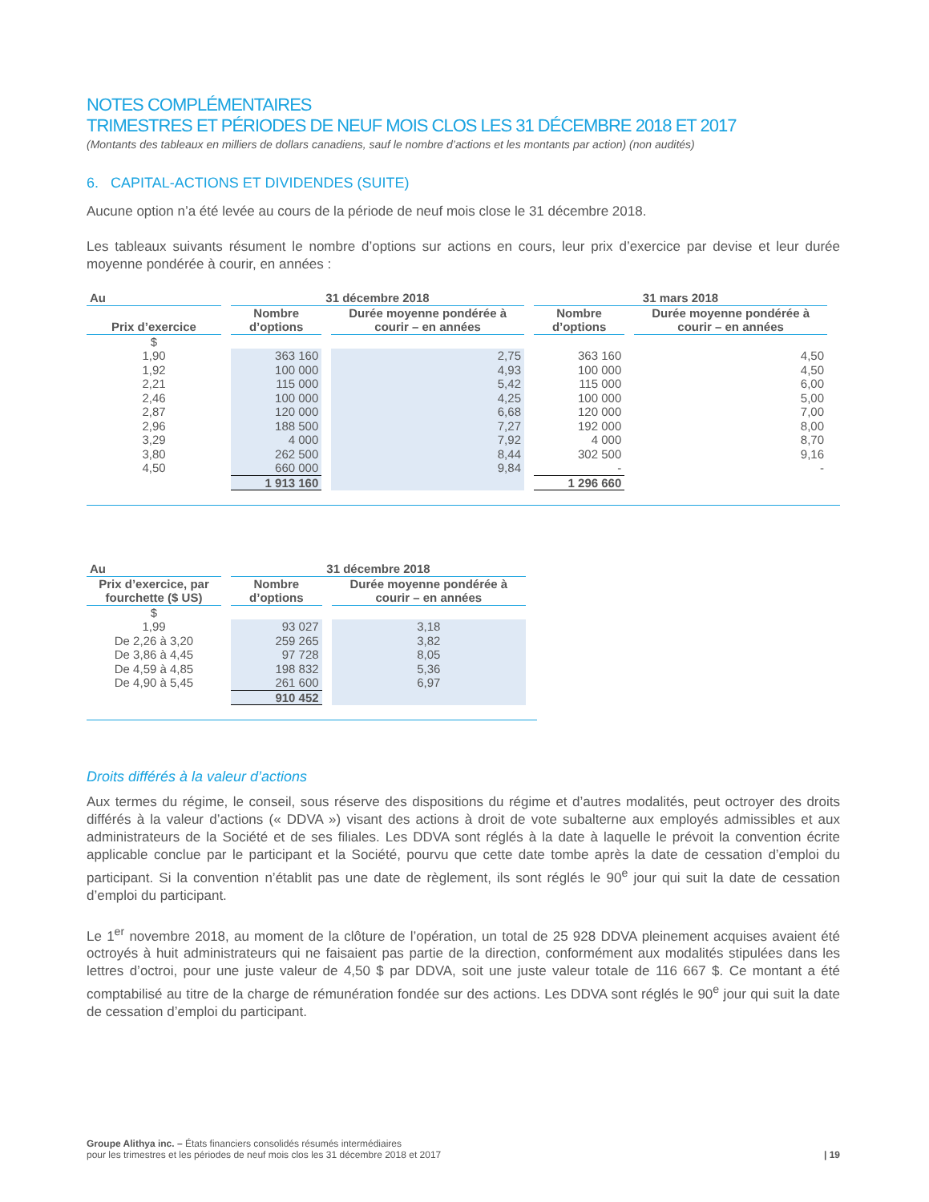NOTES COMPLÉMENTAIRES
TRIMESTRES ET PÉRIODES DE NEUF MOIS CLOS LES 31 DÉCEMBRE 2018 ET 2017
(Montants des tableaux en milliers de dollars canadiens, sauf le nombre d’actions et les montants par action) (non audités)
6. CAPITAL-ACTIONS ET DIVIDENDES (SUITE)
Aucune option n’a été levée au cours de la période de neuf mois close le 31 décembre 2018.
Les tableaux suivants résument le nombre d’options sur actions en cours, leur prix d’exercice par devise et leur durée moyenne pondérée à courir, en années :
| Au | 31 décembre 2018 | | 31 mars 2018 | |
| --- | --- | --- | --- | --- |
| Prix d’exercice | Nombre d’options | Durée moyenne pondérée à courir – en années | Nombre d’options | Durée moyenne pondérée à courir – en années |
| $ | | | | |
| 1,90 | 363 160 | 2,75 | 363 160 | 4,50 |
| 1,92 | 100 000 | 4,93 | 100 000 | 4,50 |
| 2,21 | 115 000 | 5,42 | 115 000 | 6,00 |
| 2,46 | 100 000 | 4,25 | 100 000 | 5,00 |
| 2,87 | 120 000 | 6,68 | 120 000 | 7,00 |
| 2,96 | 188 500 | 7,27 | 192 000 | 8,00 |
| 3,29 | 4 000 | 7,92 | 4 000 | 8,70 |
| 3,80 | 262 500 | 8,44 | 302 500 | 9,16 |
| 4,50 | 660 000 | 9,84 | - | - |
| | 1 913 160 | | 1 296 660 | |
| Au | 31 décembre 2018 | |
| --- | --- | --- |
| Prix d’exercice, par fourchette ($ US) | Nombre d’options | Durée moyenne pondérée à courir – en années |
| $ | | |
| 1,99 | 93 027 | 3,18 |
| De 2,26 à 3,20 | 259 265 | 3,82 |
| De 3,86 à 4,45 | 97 728 | 8,05 |
| De 4,59 à 4,85 | 198 832 | 5,36 |
| De 4,90 à 5,45 | 261 600 | 6,97 |
| | 910 452 | |
Droits différés à la valeur d’actions
Aux termes du régime, le conseil, sous réserve des dispositions du régime et d’autres modalités, peut octroyer des droits différés à la valeur d’actions (« DDVA ») visant des actions à droit de vote subalterne aux employés admissibles et aux administrateurs de la Société et de ses filiales. Les DDVA sont réglés à la date à laquelle le prévoit la convention écrite applicable conclue par le participant et la Société, pourvu que cette date tombe après la date de cessation d’emploi du participant. Si la convention n’établit pas une date de règlement, ils sont réglés le 90<sup>e</sup> jour qui suit la date de cessation d’emploi du participant.
Le 1<sup>er</sup> novembre 2018, au moment de la clôture de l’opération, un total de 25 928 DDVA pleinement acquises avaient été octroyés à huit administrateurs qui ne faisaient pas partie de la direction, conformément aux modalités stipulées dans les lettres d’octroi, pour une juste valeur de 4,50 $ par DDVA, soit une juste valeur totale de 116 667 $. Ce montant a été comptabilisé au titre de la charge de rémunération fondée sur des actions. Les DDVA sont réglés le 90<sup>e</sup> jour qui suit la date de cessation d’emploi du participant.
Groupe Alithya inc. – États financiers consolidés résumés intermédiaires
pour les trimestres et les périodes de neuf mois clos les 31 décembre 2018 et 2017
| 19